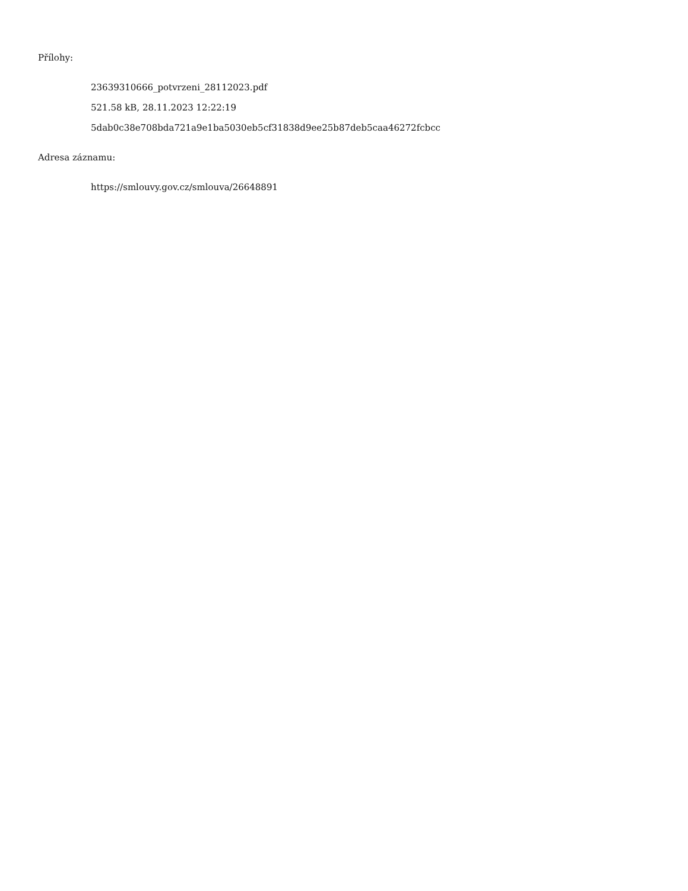Přílohy:
23639310666_potvrzeni_28112023.pdf
521.58 kB, 28.11.2023 12:22:19
5dab0c38e708bda721a9e1ba5030eb5cf31838d9ee25b87deb5caa46272fcbcc
Adresa záznamu:
https://smlouvy.gov.cz/smlouva/26648891